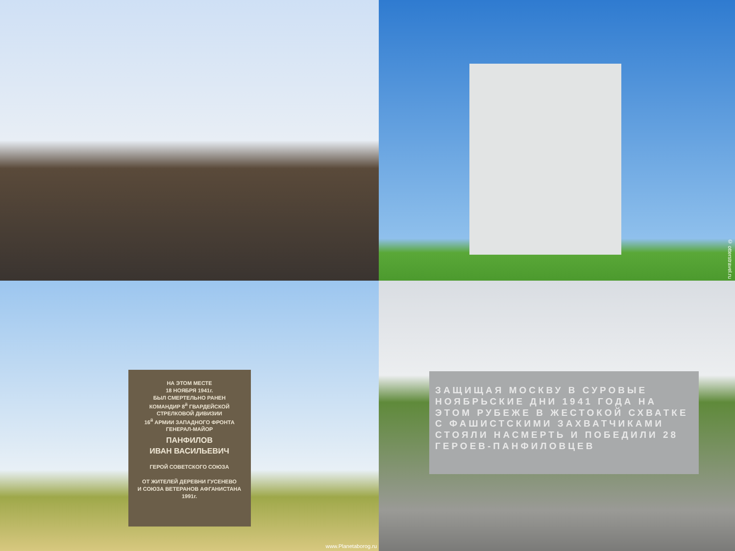© otterstravel.ru
НА ЭТОМ МЕСТЕ
18 НОЯБРЯ 1941г.
БЫЛ СМЕРТЕЛЬНО РАНЕН
КОМАНДИР 8<sup>й</sup> ГВАРДЕЙСКОЙ
СТРЕЛКОВОЙ ДИВИЗИИ
16<sup>й</sup> АРМИИ ЗАПАДНОГО ФРОНТА
ГЕНЕРАЛ-МАЙОР
ПАНФИЛОВ
ИВАН ВАСИЛЬЕВИЧ
ГЕРОЙ СОВЕТСКОГО СОЮЗА
ОТ ЖИТЕЛЕЙ ДЕРЕВНИ ГУСЕНЕВО
И СОЮЗА ВЕТЕРАНОВ АФГАНИСТАНА
1991г.
www.Planetaborog.ru
ЗАЩИЩАЯ МОСКВУ В СУРОВЫЕ НОЯБРЬСКИЕ ДНИ 1941 ГОДА НА ЭТОМ РУБЕЖЕ В ЖЕСТОКОЙ СХВАТКЕ С ФАШИСТСКИМИ ЗАХВАТЧИКАМИ СТОЯЛИ НАСМЕРТЬ И ПОБЕДИЛИ 28 ГЕРОЕВ-ПАНФИЛОВЦЕВ